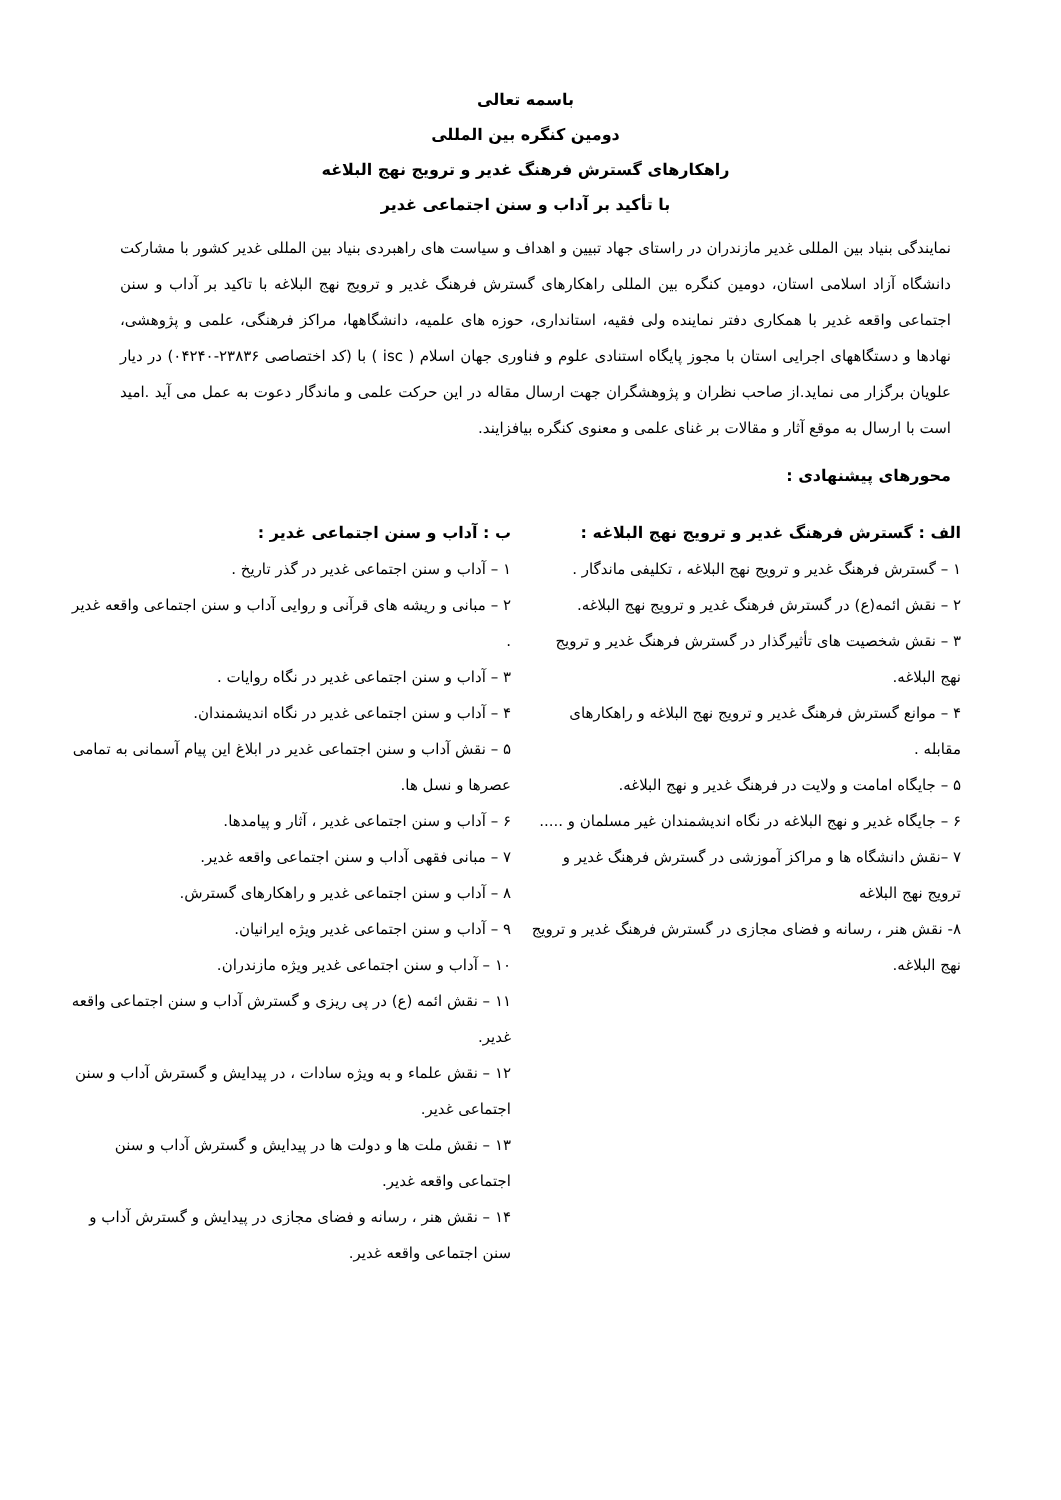باسمه تعالی
دومین کنگره بین المللی
راهکارهای گسترش فرهنگ غدیر و ترویج نهج البلاغه
با تأکید بر آداب و سنن اجتماعی غدیر
نمایندگی بنیاد بین المللی غدیر مازندران در راستای جهاد تبیین و اهداف و سیاست های راهبردی بنیاد بین المللی غدیر کشور با مشارکت دانشگاه آزاد اسلامی استان، دومین کنگره بین المللی راهکارهای گسترش فرهنگ غدیر و ترویج نهج البلاغه با تاکید بر آداب و سنن اجتماعی واقعه غدیر با همکاری دفتر نماینده ولی فقیه، استانداری، حوزه های علمیه، دانشگاهها، مراکز فرهنگی، علمی و پژوهشی، نهادها و دستگاههای اجرایی استان با مجوز پایگاه استنادی علوم و فناوری جهان اسلام ( isc ) با (کد اختصاصی ۲۳۸۳۶-۰۴۲۴۰) در دیار علویان برگزار می نماید.از صاحب نظران و پژوهشگران جهت ارسال مقاله در این حرکت علمی و ماندگار دعوت به عمل می آید .امید است با ارسال به موقع آثار و مقالات بر غنای علمی و معنوی کنگره بیافزایند.
محورهای پیشنهادی :
الف : گسترش فرهنگ غدیر و ترویج نهج البلاغه :
۱ – گسترش فرهنگ غدیر و ترویج نهج البلاغه ، تکلیفی ماندگار .
۲ – نقش ائمه(ع) در گسترش فرهنگ غدیر و ترویج نهج البلاغه.
۳ – نقش شخصیت های تأثیرگذار در گسترش فرهنگ غدیر و ترویج نهج البلاغه.
۴ – موانع گسترش فرهنگ غدیر و ترویج نهج البلاغه و راهکارهای مقابله .
۵ – جایگاه امامت و ولایت در فرهنگ غدیر و نهج البلاغه.
۶ – جایگاه غدیر و نهج البلاغه در نگاه اندیشمندان غیر مسلمان و .....
۷ –نقش دانشگاه ها و مراکز آموزشی در گسترش فرهنگ غدیر و ترویج نهج البلاغه
۸- نقش هنر ، رسانه و فضای مجازی در گسترش فرهنگ غدیر و ترویج نهج البلاغه.
ب : آداب و سنن اجتماعی غدیر :
۱ – آداب و سنن اجتماعی غدیر در گذر تاریخ .
۲ – مبانی و ریشه های قرآنی و روایی آداب و سنن اجتماعی واقعه غدیر .
۳ – آداب و سنن اجتماعی غدیر در نگاه روایات .
۴ – آداب و سنن اجتماعی غدیر در نگاه اندیشمندان.
۵ – نقش آداب و سنن اجتماعی غدیر در ابلاغ این پیام آسمانی به تمامی عصرها و نسل ها.
۶ – آداب و سنن اجتماعی غدیر ، آثار و پیامدها.
۷ – مبانی فقهی آداب و سنن اجتماعی واقعه غدیر.
۸ – آداب و سنن اجتماعی غدیر و راهکارهای گسترش.
۹ – آداب و سنن اجتماعی غدیر ویژه ایرانیان.
۱۰ – آداب و سنن اجتماعی غدیر ویژه مازندران.
۱۱ – نقش ائمه (ع) در پی ریزی و گسترش آداب و سنن اجتماعی واقعه غدیر.
۱۲ – نقش علماء و به ویژه سادات ، در پیدایش و گسترش آداب و سنن اجتماعی غدیر.
۱۳ – نقش ملت ها و دولت ها در پیدایش و گسترش آداب و سنن اجتماعی واقعه غدیر.
۱۴ – نقش هنر ، رسانه و فضای مجازی در پیدایش و گسترش آداب و سنن اجتماعی واقعه غدیر.